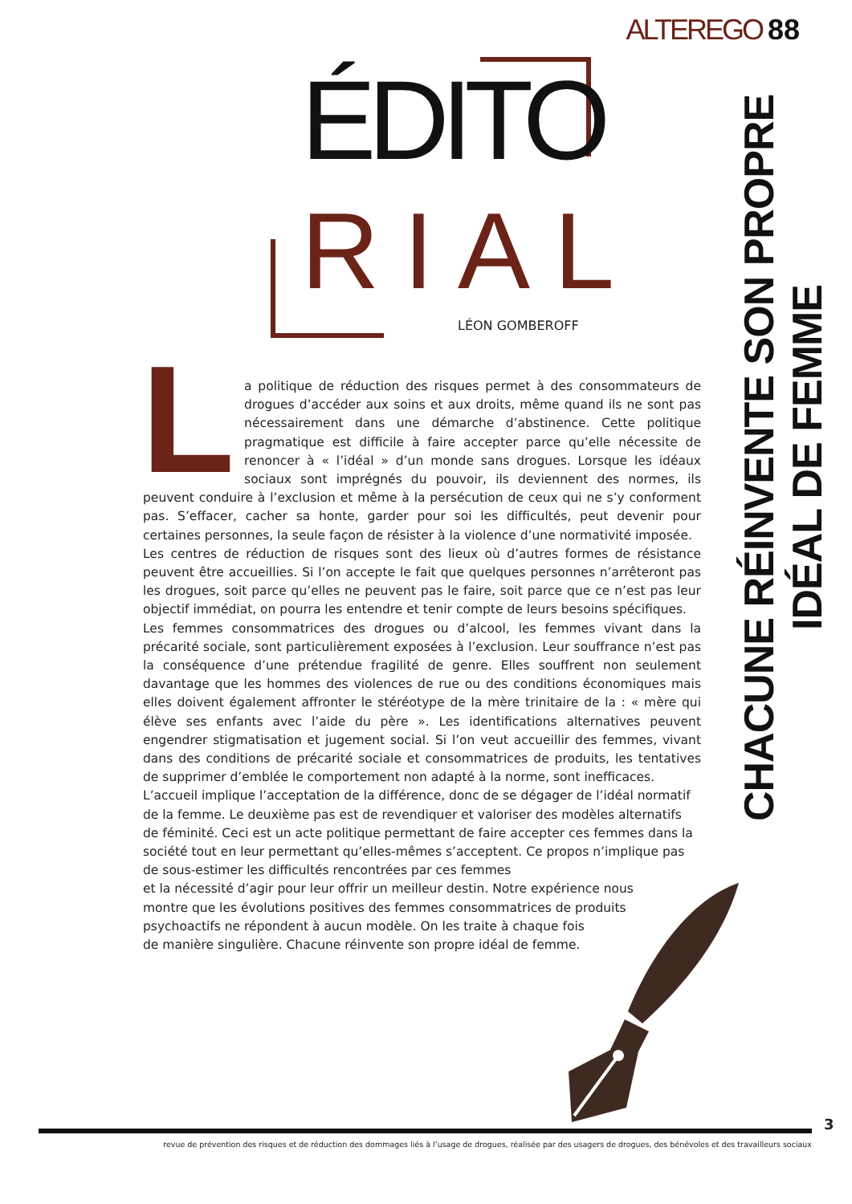ALTEREGO 88
ÉDITO
RIAL LÉON GOMBEROFF
CHACUNE RÉINVENTE SON PROPRE IDÉAL DE FEMME
La politique de réduction des risques permet à des consommateurs de drogues d’accéder aux soins et aux droits, même quand ils ne sont pas nécessairement dans une démarche d’abstinence. Cette politique pragmatique est difficile à faire accepter parce qu’elle nécessite de renoncer à « l’idéal » d’un monde sans drogues. Lorsque les idéaux sociaux sont imprégnés du pouvoir, ils deviennent des normes, ils peuvent conduire à l’exclusion et même à la persécution de ceux qui ne s’y conforment pas. S’effacer, cacher sa honte, garder pour soi les difficultés, peut devenir pour certaines personnes, la seule façon de résister à la violence d’une normativité imposée.
Les centres de réduction de risques sont des lieux où d’autres formes de résistance peuvent être accueillies. Si l’on accepte le fait que quelques personnes n’arrêteront pas les drogues, soit parce qu’elles ne peuvent pas le faire, soit parce que ce n’est pas leur objectif immédiat, on pourra les entendre et tenir compte de leurs besoins spécifiques.
Les femmes consommatrices des drogues ou d’alcool, les femmes vivant dans la précarité sociale, sont particulièrement exposées à l’exclusion. Leur souffrance n’est pas la conséquence d’une prétendue fragilité de genre. Elles souffrent non seulement davantage que les hommes des violences de rue ou des conditions économiques mais elles doivent également affronter le stéréotype de la mère trinitaire de la : « mère qui élève ses enfants avec l’aide du père ». Les identifications alternatives peuvent engendrer stigmatisation et jugement social. Si l’on veut accueillir des femmes, vivant dans des conditions de précarité sociale et consommatrices de produits, les tentatives de supprimer d’emblée le comportement non adapté à la norme, sont inefficaces.
L’accueil implique l’acceptation de la différence, donc de se dégager de l’idéal normatif de la femme. Le deuxième pas est de revendiquer et valoriser des modèles alternatifs de féminité. Ceci est un acte politique permettant de faire accepter ces femmes dans la société tout en leur permettant qu’elles-mêmes s’acceptent. Ce propos n’implique pas de sous-estimer les difficultés rencontrées par ces femmes
et la nécessité d’agir pour leur offrir un meilleur destin. Notre expérience nous
montre que les évolutions positives des femmes consommatrices de produits
psychoactifs ne répondent à aucun modèle. On les traite à chaque fois
de manière singulière. Chacune réinvente son propre idéal de femme.
3
revue de prévention des risques et de réduction des dommages liés à l’usage de drogues, réalisée par des usagers de drogues, des bénévoles et des travailleurs sociaux